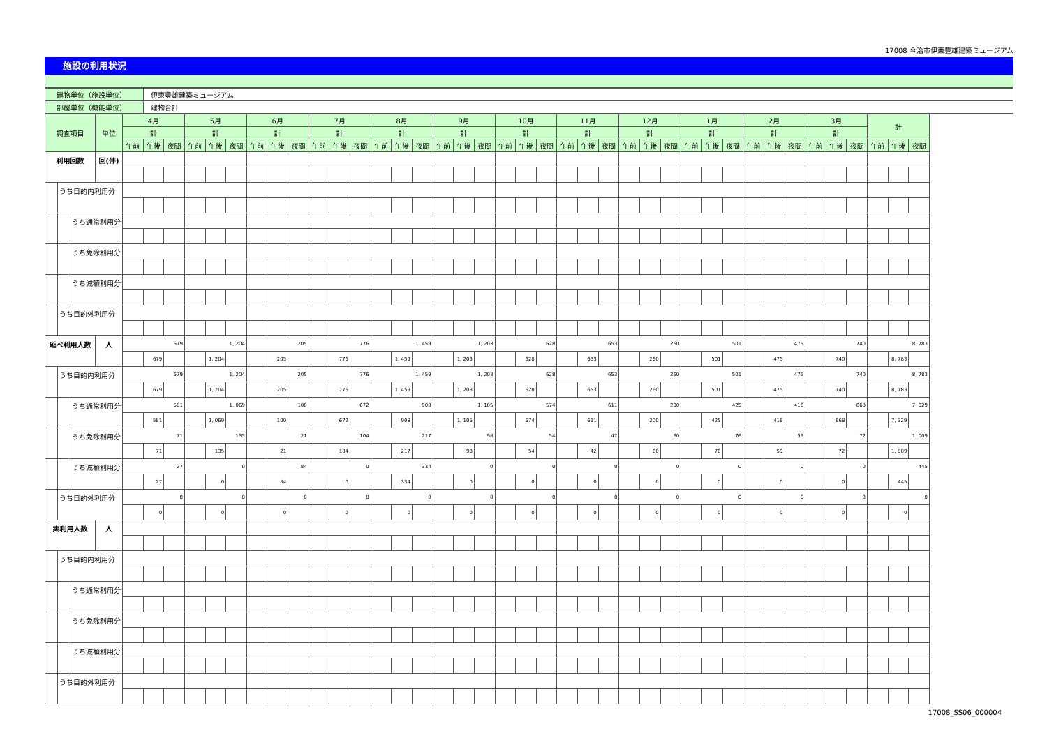17008 今治市伊東豊雄建築ミュージアム
施設の利用状況
| 建物単位（施設単位） | 伊東豊雄建築ミュージアム |
| 部屋単位（機能単位） | 建物合計 |
| 調査項目 | | | 単位 | 4月 | | | 5月 | | | 6月 | | | 7月 | | | 8月 | | | 9月 | | | 10月 | | | 11月 | | | 12月 | | | 1月 | | | 2月 | | | 3月 | | | 計 | | |
| --- | --- | --- | --- | --- | --- | --- | --- | --- | --- | --- | --- | --- | --- | --- | --- | --- | --- | --- | --- | --- | --- | --- | --- | --- | --- | --- | --- | --- | --- | --- | --- | --- | --- | --- | --- | --- | --- | --- | --- | --- | --- | --- |
| | | | | 計 | | | 計 | | | 計 | | | 計 | | | 計 | | | 計 | | | 計 | | | 計 | | | 計 | | | 計 | | | 計 | | | 計 | | | | | |
| | | | | 午前 | 午後 | 夜間 | 午前 | 午後 | 夜間 | 午前 | 午後 | 夜間 | 午前 | 午後 | 夜間 | 午前 | 午後 | 夜間 | 午前 | 午後 | 夜間 | 午前 | 午後 | 夜間 | 午前 | 午後 | 夜間 | 午前 | 午後 | 夜間 | 午前 | 午後 | 夜間 | 午前 | 午後 | 夜間 | 午前 | 午後 | 夜間 | 午前 | 午後 | 夜間 |
| 利用回数 | | | 回(件) | | | | | | | | | | | | | | | | | | | | | | | | | | | | | | | | | | | | | | | |
| | うち目的内利用分 | | | | | | | | | | | | | | | | | | | | | | | | | | | | | | | | | | | | | | | | | |
| | | うち通常利用分 | | | | | | | | | | | | | | | | | | | | | | | | | | | | | | | | | | | | | | | | |
| | | うち免除利用分 | | | | | | | | | | | | | | | | | | | | | | | | | | | | | | | | | | | | | | | | |
| | | うち減額利用分 | | | | | | | | | | | | | | | | | | | | | | | | | | | | | | | | | | | | | | | | |
| | うち目的外利用分 | | | | | | | | | | | | | | | | | | | | | | | | | | | | | | | | | | | | | | | | | |
| 延べ利用人数 | | | 人 | 679 | | | 1, 204 | | | 205 | | | 776 | | | 1, 459 | | | 1, 203 | | | 628 | | | 653 | | | 260 | | | 501 | | | 475 | | | 740 | | | 8, 783 | | |
| | | | | | 679 | | | 1, 204 | | | 205 | | | 776 | | | 1, 459 | | | 1, 203 | | | 628 | | | 653 | | | 260 | | | 501 | | | 475 | | | 740 | | | 8, 783 | |
| | うち目的内利用分 | | | 679 | | | 1, 204 | | | 205 | | | 776 | | | 1, 459 | | | 1, 203 | | | 628 | | | 653 | | | 260 | | | 501 | | | 475 | | | 740 | | | 8, 783 | | |
| | | | | | 679 | | | 1, 204 | | | 205 | | | 776 | | | 1, 459 | | | 1, 203 | | | 628 | | | 653 | | | 260 | | | 501 | | | 475 | | | 740 | | | 8, 783 | |
| | | うち通常利用分 | | 581 | | | 1, 069 | | | 100 | | | 672 | | | 908 | | | 1, 105 | | | 574 | | | 611 | | | 200 | | | 425 | | | 416 | | | 668 | | | 7, 329 | | |
| | | | | | 581 | | | 1, 069 | | | 100 | | | 672 | | | 908 | | | 1, 105 | | | 574 | | | 611 | | | 200 | | | 425 | | | 416 | | | 668 | | | 7, 329 | |
| | | うち免除利用分 | | 71 | | | 135 | | | 21 | | | 104 | | | 217 | | | 98 | | | 54 | | | 42 | | | 60 | | | 76 | | | 59 | | | 72 | | | 1, 009 | | |
| | | | | | 71 | | | 135 | | | 21 | | | 104 | | | 217 | | | 98 | | | 54 | | | 42 | | | 60 | | | 76 | | | 59 | | | 72 | | | 1, 009 | |
| | | うち減額利用分 | | 27 | | | 0 | | | 84 | | | 0 | | | 334 | | | 0 | | | 0 | | | 0 | | | 0 | | | 0 | | | 0 | | | 0 | | | 445 | | |
| | | | | | 27 | | | 0 | | | 84 | | | 0 | | | 334 | | | 0 | | | 0 | | | 0 | | | 0 | | | 0 | | | 0 | | | 0 | | | 445 | |
| | うち目的外利用分 | | | 0 | | | 0 | | | 0 | | | 0 | | | 0 | | | 0 | | | 0 | | | 0 | | | 0 | | | 0 | | | 0 | | | 0 | | | 0 | | |
| | | | | | 0 | | | 0 | | | 0 | | | 0 | | | 0 | | | 0 | | | 0 | | | 0 | | | 0 | | | 0 | | | 0 | | | 0 | | | 0 | |
| 実利用人数 | | | 人 | | | | | | | | | | | | | | | | | | | | | | | | | | | | | | | | | | | | | | | |
| | うち目的内利用分 | | | | | | | | | | | | | | | | | | | | | | | | | | | | | | | | | | | | | | | | | |
| | | うち通常利用分 | | | | | | | | | | | | | | | | | | | | | | | | | | | | | | | | | | | | | | | | |
| | | うち免除利用分 | | | | | | | | | | | | | | | | | | | | | | | | | | | | | | | | | | | | | | | | |
| | | うち減額利用分 | | | | | | | | | | | | | | | | | | | | | | | | | | | | | | | | | | | | | | | | |
| | うち目的外利用分 | | | | | | | | | | | | | | | | | | | | | | | | | | | | | | | | | | | | | | | | | |
17008_SS06_000004